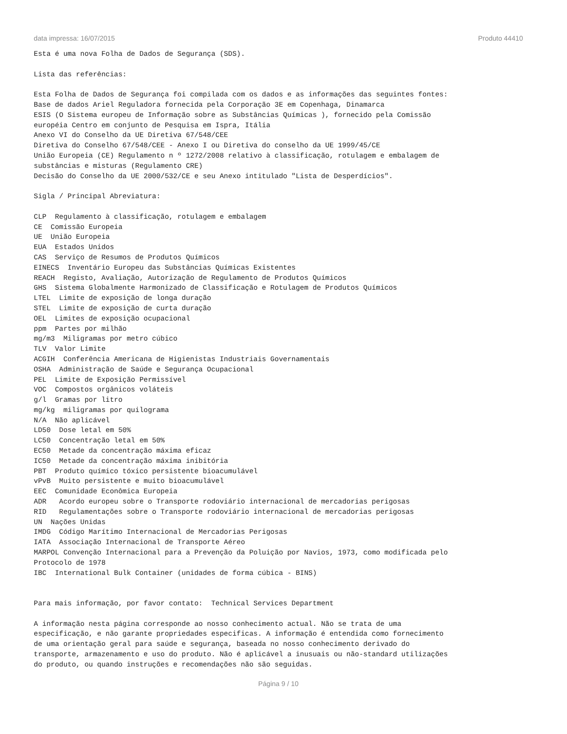data impressa: 16/07/2015 Produto 44410
Esta é uma nova Folha de Dados de Segurança (SDS).

Lista das referências:

Esta Folha de Dados de Segurança foi compilada com os dados e as informações das seguintes fontes:
Base de dados Ariel Reguladora fornecida pela Corporação 3E em Copenhaga, Dinamarca
ESIS (O Sistema europeu de Informação sobre as Substâncias Químicas ), fornecido pela Comissão
européia Centro em conjunto de Pesquisa em Ispra, Itália
Anexo VI do Conselho da UE Diretiva 67/548/CEE
Diretiva do Conselho 67/548/CEE - Anexo I ou Diretiva do conselho da UE 1999/45/CE
União Europeia (CE) Regulamento n º 1272/2008 relativo à classificação, rotulagem e embalagem de
substâncias e misturas (Regulamento CRE)
Decisão do Conselho da UE 2000/532/CE e seu Anexo intitulado "Lista de Desperdícios".

Sigla / Principal Abreviatura:

CLP  Regulamento à classificação, rotulagem e embalagem
CE  Comissão Europeia
UE  União Europeia
EUA  Estados Unidos
CAS  Serviço de Resumos de Produtos Químicos
EINECS  Inventário Europeu das Substâncias Químicas Existentes
REACH  Registo, Avaliação, Autorização de Regulamento de Produtos Químicos
GHS  Sistema Globalmente Harmonizado de Classificação e Rotulagem de Produtos Químicos
LTEL  Limite de exposição de longa duração
STEL  Limite de exposição de curta duração
OEL  Limites de exposição ocupacional
ppm  Partes por milhão
mg/m3  Miligramas por metro cúbico
TLV  Valor Limite
ACGIH  Conferência Americana de Higienistas Industriais Governamentais
OSHA  Administração de Saúde e Segurança Ocupacional
PEL  Limite de Exposição Permissível
VOC  Compostos orgânicos voláteis
g/l  Gramas por litro
mg/kg  miligramas por quilograma
N/A  Não aplicável
LD50  Dose letal em 50%
LC50  Concentração letal em 50%
EC50  Metade da concentração máxima eficaz
IC50  Metade da concentração máxima inibitória
PBT  Produto químico tóxico persistente bioacumulável
vPvB  Muito persistente e muito bioacumulável
EEC  Comunidade Econômica Europeia
ADR   Acordo europeu sobre o Transporte rodoviário internacional de mercadorias perigosas
RID   Regulamentações sobre o Transporte rodoviário internacional de mercadorias perigosas
UN  Nações Unidas
IMDG  Código Marítimo Internacional de Mercadorias Perigosas
IATA  Associação Internacional de Transporte Aéreo
MARPOL Convenção Internacional para a Prevenção da Poluição por Navios, 1973, como modificada pelo
Protocolo de 1978
IBC  International Bulk Container (unidades de forma cúbica - BINS)


Para mais informação, por favor contato:  Technical Services Department

A informação nesta página corresponde ao nosso conhecimento actual. Não se trata de uma
especificação, e não garante propriedades especificas. A informação é entendida como fornecimento
de uma orientação geral para saúde e segurança, baseada no nosso conhecimento derivado do
transporte, armazenamento e uso do produto. Não é aplicável a inusuais ou não-standard utilizações
do produto, ou quando instruções e recomendações não são seguidas.
Página 9 / 10